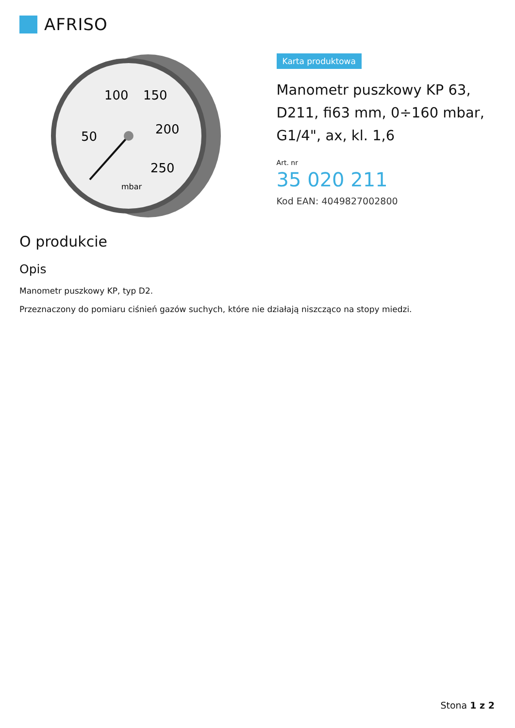AFRISO
100
150
50
200
250
mbar
Karta produktowa
Manometr puszkowy KP 63, D211, fi63 mm, 0÷160 mbar, G1/4", ax, kl. 1,6
Art. nr
35 020 211
Kod EAN: 4049827002800
O produkcie
Opis
Manometr puszkowy KP, typ D2.
Przeznaczony do pomiaru ciśnień gazów suchych, które nie działają niszcząco na stopy miedzi.
Stona 1 z 2